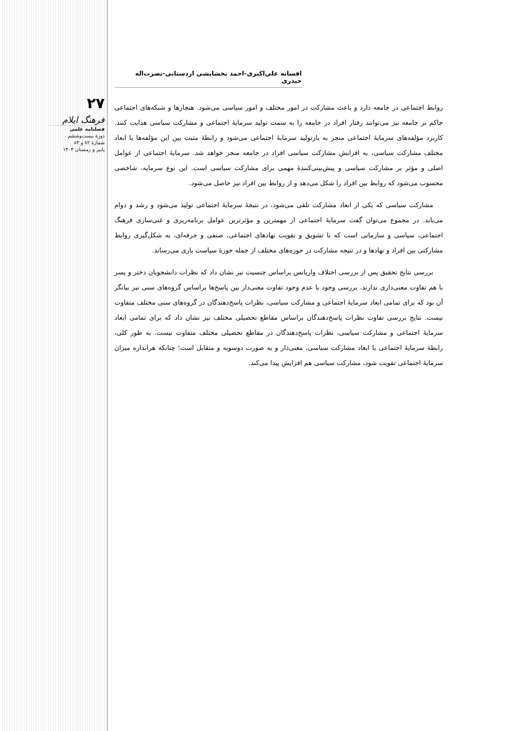۲۷
فرهنگ ایلام
فصلنامه علمی
دورهٔ بیست‌وششم
شمارهٔ ۸۲ و ۸۳
پاییز و زمستان ۱۴۰۳
افسانه علی‌اکبری-احمد بخشایشی اردستانی-نصرت‌اله حیدری
روابط اجتماعی در جامعه دارد و باعث مشارکت در امور مختلف و امور سیاسی می‌شود. هنجارها و شبکه‌های اجتماعی حاکم بر جامعه نیز می‌توانند رفتار افراد در جامعه را به سمت تولید سرمایهٔ اجتماعی و مشارکت سیاسی هدایت کنند. کاربرد مؤلفه‌های سرمایهٔ اجتماعی منجر به بازتولید سرمایهٔ اجتماعی می‌شود و رابطهٔ مثبت بین این مؤلفه‌ها با ابعاد مختلف مشارکت سیاسی، به افزایش مشارکت سیاسی افراد در جامعه منجر خواهد شد. سرمایهٔ اجتماعی از عوامل اصلی و مؤثر بر مشارکت سیاسی و پیش‌بینی‌کنندهٔ مهمی برای مشارکت سیاسی است. این نوع سرمایه، شاخصی محسوب می‌شود که روابط بین افراد را شکل می‌دهد و از روابط بین افراد نیز حاصل می‌شود.
مشارکت سیاسی که یکی از ابعاد مشارکت تلقی می‌شود، در نتیجهٔ سرمایهٔ اجتماعی تولید می‌شود و رشد و دوام می‌یابد. در مجموع می‌توان گفت سرمایهٔ اجتماعی از مهمترین و مؤثرترین عوامل برنامه‌ریزی و غنی‌سازی فرهنگ اجتماعی، سیاسی و سازمانی است که با تشویق و تقویت نهادهای اجتماعی، صنفی و حرفه‌ای، به شکل‌گیری روابط مشارکتی بین افراد و نهادها و در نتیجه مشارکت در حوزه‌های مختلف از جمله حوزهٔ سیاست یاری می‌رساند.
بررسی نتایج تحقیق پس از بررسی اختلاف واریانس براساس جنسیت نیز نشان داد که نظرات دانشجویان دختر و پسر با هم تفاوت معنی‌داری ندارند. بررسی وجود یا عدم وجود تفاوت معنی‌دار بین پاسخ‌ها براساس گروه‌های سنی نیز بیانگر آن بود که برای تمامی ابعاد سرمایهٔ اجتماعی و مشارکت سیاسی، نظرات پاسخ‌دهندگان در گروه‌های سنی مختلف متفاوت نیست. نتایج بررسی تفاوت نظرات پاسخ‌دهندگان براساس مقاطع تحصیلی مختلف نیز نشان داد که برای تمامی ابعاد سرمایهٔ اجتماعی و مشارکت سیاسی، نظرات پاسخ‌دهندگان در مقاطع تحصیلی مختلف متفاوت نیست. به طور کلی، رابطهٔ سرمایهٔ اجتماعی با ابعاد مشارکت سیاسی، معنی‌دار و به صورت دوسویه و متقابل است؛ چنانکه هراندازه میزان سرمایهٔ اجتماعی تقویت شود، مشارکت سیاسی هم افزایش پیدا می‌کند.